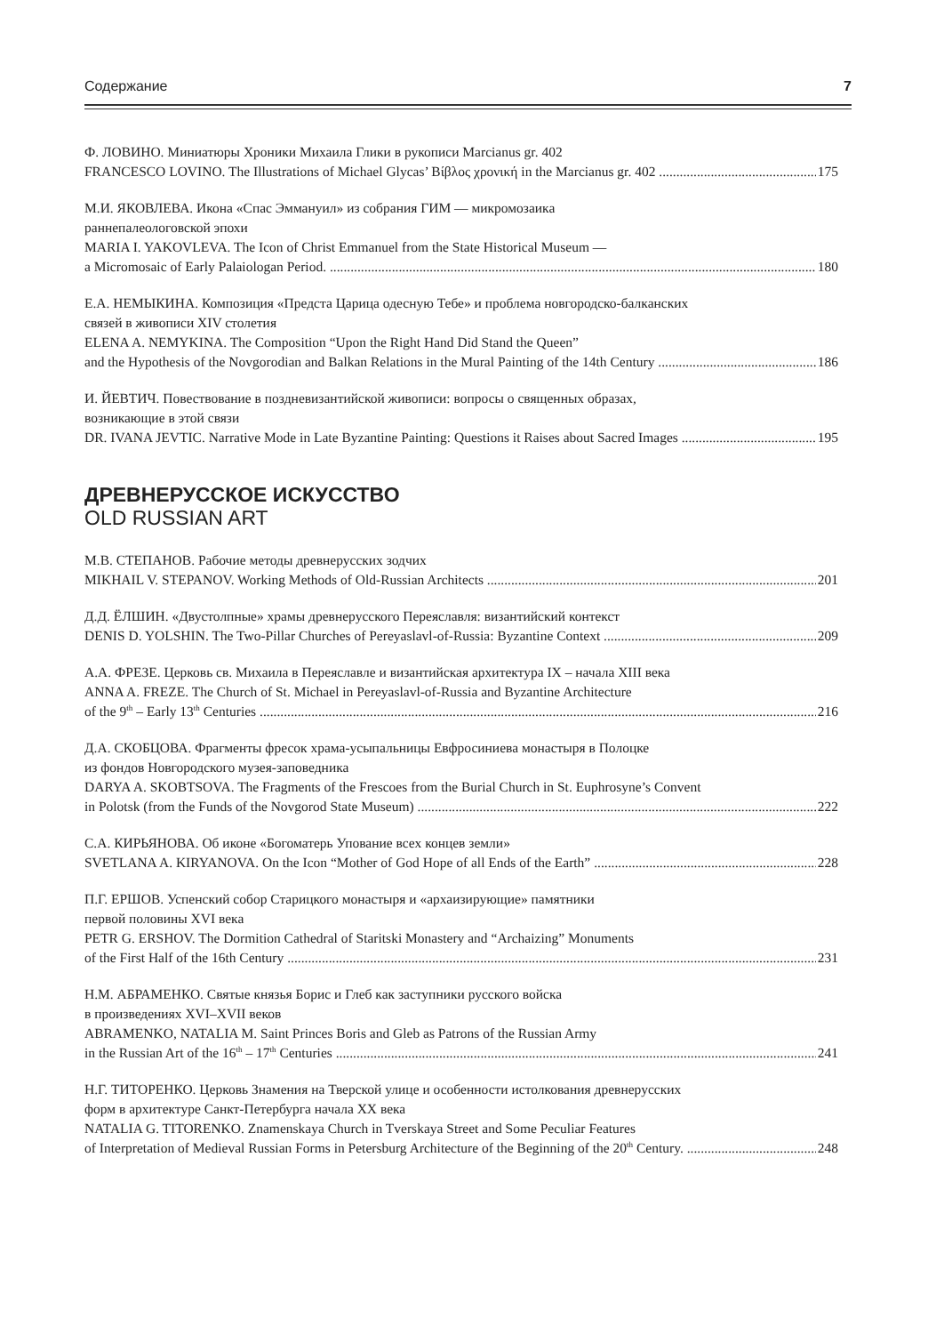Содержание 7
Ф. ЛОВИНО. Миниатюры Хроники Михаила Глики в рукописи Marcianus gr. 402
FRANCESCO LOVINO. The Illustrations of Michael Glycas’ Βίβλος χρονική in the Marcianus gr. 402 175
М.И. ЯКОВЛЕВА. Икона «Спас Эммануил» из собрания ГИМ — микромозаика
раннепалеологовской эпохи
MARIA I. YAKOVLEVA. The Icon of Christ Emmanuel from the State Historical Museum —
a Micromosaic of Early Palaiologan Period. 180
Е.А. НЕМЫКИНА. Композиция «Предста Царица одесную Тебе» и проблема новгородско-балканских
связей в живописи XIV столетия
ELENA A. NEMYKINA. The Composition “Upon the Right Hand Did Stand the Queen”
and the Hypothesis of the Novgorodian and Balkan Relations in the Mural Painting of the 14th Century 186
И. ЙЕВТИЧ. Повествование в поздневизантийской живописи: вопросы о священных образах,
возникающие в этой связи
DR. IVANA JEVTIC. Narrative Mode in Late Byzantine Painting: Questions it Raises about Sacred Images 195
ДРЕВНЕРУССКОЕ ИСКУССТВО
OLD RUSSIAN ART
М.В. СТЕПАНОВ. Рабочие методы древнерусских зодчих
MIKHAIL V. STEPANOV. Working Methods of Old-Russian Architects 201
Д.Д. ЁЛШИН. «Двустолпные» храмы древнерусского Переяславля: византийский контекст
DENIS D. YOLSHIN. The Two-Pillar Churches of Pereyaslavl-of-Russia: Byzantine Context 209
А.А. ФРЕЗЕ. Церковь св. Михаила в Переяславле и византийская архитектура IX – начала XIII века
ANNA A. FREZE. The Church of St. Michael in Pereyaslavl-of-Russia and Byzantine Architecture
of the 9<sup>th</sup> – Early 13<sup>th</sup> Centuries 216
Д.А. СКОБЦОВА. Фрагменты фресок храма-усыпальницы Евфросиниева монастыря в Полоцке
из фондов Новгородского музея-заповедника
DARYA A. SKOBTSOVA. The Fragments of the Frescoes from the Burial Church in St. Euphrosyne’s Convent
in Polotsk (from the Funds of the Novgorod State Museum) 222
С.А. КИРЬЯНОВА. Об иконе «Богоматерь Упование всех концев земли»
SVETLANA A. KIRYANOVA. On the Icon “Mother of God Hope of all Ends of the Earth” 228
П.Г. ЕРШОВ. Успенский собор Старицкого монастыря и «архаизирующие» памятники
первой половины XVI века
PETR G. ERSHOV. The Dormition Cathedral of Staritski Monastery and “Archaizing” Monuments
of the First Half of the 16th Century 231
Н.М. АБРАМЕНКО. Святые князья Борис и Глеб как заступники русского войска
в произведениях XVI–XVII веков
ABRAMENKO, NATALIA M. Saint Princes Boris and Gleb as Patrons of the Russian Army
in the Russian Art of the 16<sup>th</sup> – 17<sup>th</sup> Centuries 241
Н.Г. ТИТОРЕНКО. Церковь Знамения на Тверской улице и особенности истолкования древнерусских
форм в архитектуре Санкт-Петербурга начала XX века
NATALIA G. TITORENKO. Znamenskaya Church in Tverskaya Street and Some Peculiar Features
of Interpretation of Medieval Russian Forms in Petersburg Architecture of the Beginning of the 20<sup>th</sup> Century. 248